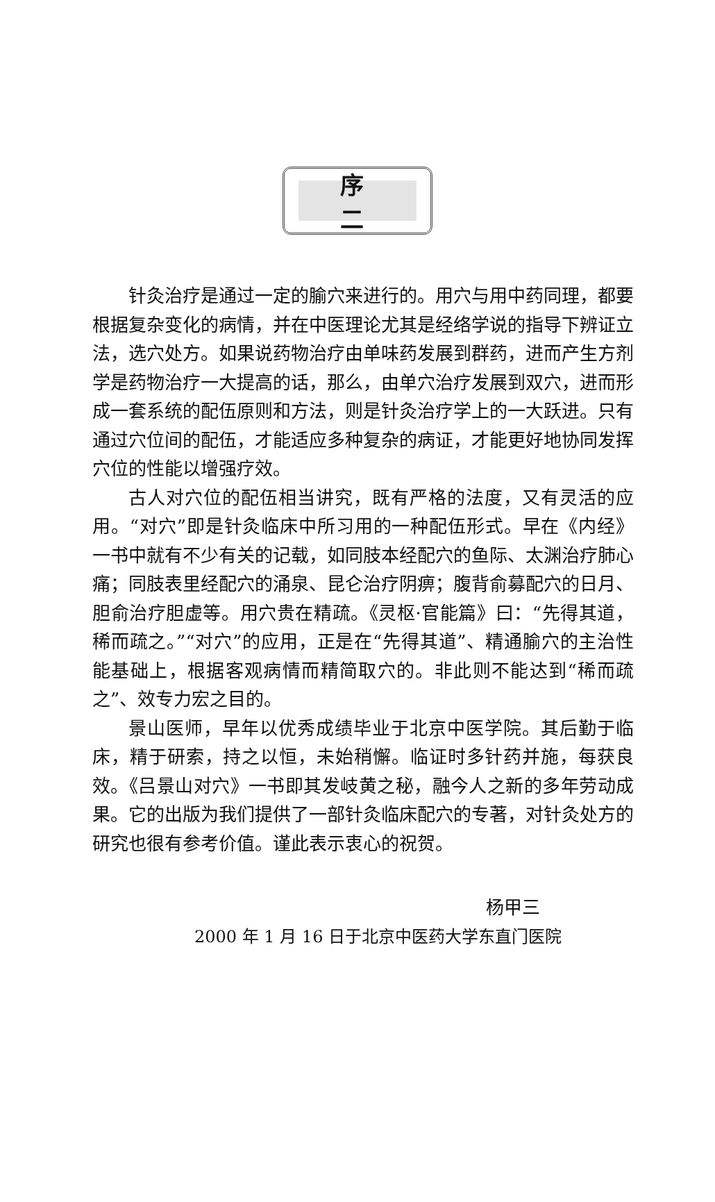序二
针灸治疗是通过一定的腧穴来进行的。用穴与用中药同理，都要根据复杂变化的病情，并在中医理论尤其是经络学说的指导下辨证立法，选穴处方。如果说药物治疗由单味药发展到群药，进而产生方剂学是药物治疗一大提高的话，那么，由单穴治疗发展到双穴，进而形成一套系统的配伍原则和方法，则是针灸治疗学上的一大跃进。只有通过穴位间的配伍，才能适应多种复杂的病证，才能更好地协同发挥穴位的性能以增强疗效。
古人对穴位的配伍相当讲究，既有严格的法度，又有灵活的应用。“对穴”即是针灸临床中所习用的一种配伍形式。早在《内经》一书中就有不少有关的记载，如同肢本经配穴的鱼际、太渊治疗肺心痛；同肢表里经配穴的涌泉、昆仑治疗阴痹；腹背俞募配穴的日月、胆俞治疗胆虚等。用穴贵在精疏。《灵枢·官能篇》曰：“先得其道，稀而疏之。”“对穴”的应用，正是在“先得其道”、精通腧穴的主治性能基础上，根据客观病情而精简取穴的。非此则不能达到“稀而疏之”、效专力宏之目的。
景山医师，早年以优秀成绩毕业于北京中医学院。其后勤于临床，精于研索，持之以恒，未始稍懈。临证时多针药并施，每获良效。《吕景山对穴》一书即其发岐黄之秘，融今人之新的多年劳动成果。它的出版为我们提供了一部针灸临床配穴的专著，对针灸处方的研究也很有参考价值。谨此表示衷心的祝贺。
杨甲三
2000 年 1 月 16 日于北京中医药大学东直门医院